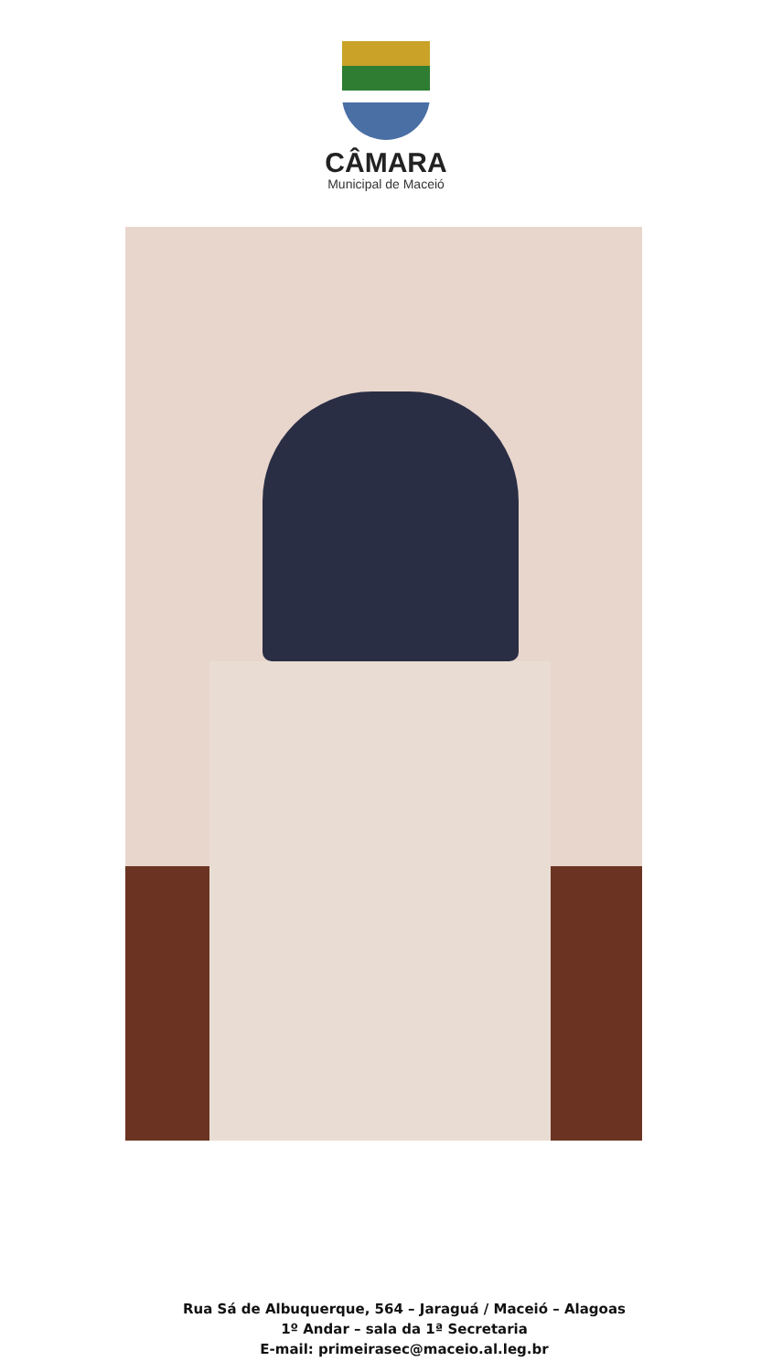CÂMARA
Municipal de Maceió
Rua Sá de Albuquerque, 564 – Jaraguá / Maceió – Alagoas
1º Andar – sala da 1ª Secretaria
E-mail: primeirasec@maceio.al.leg.br